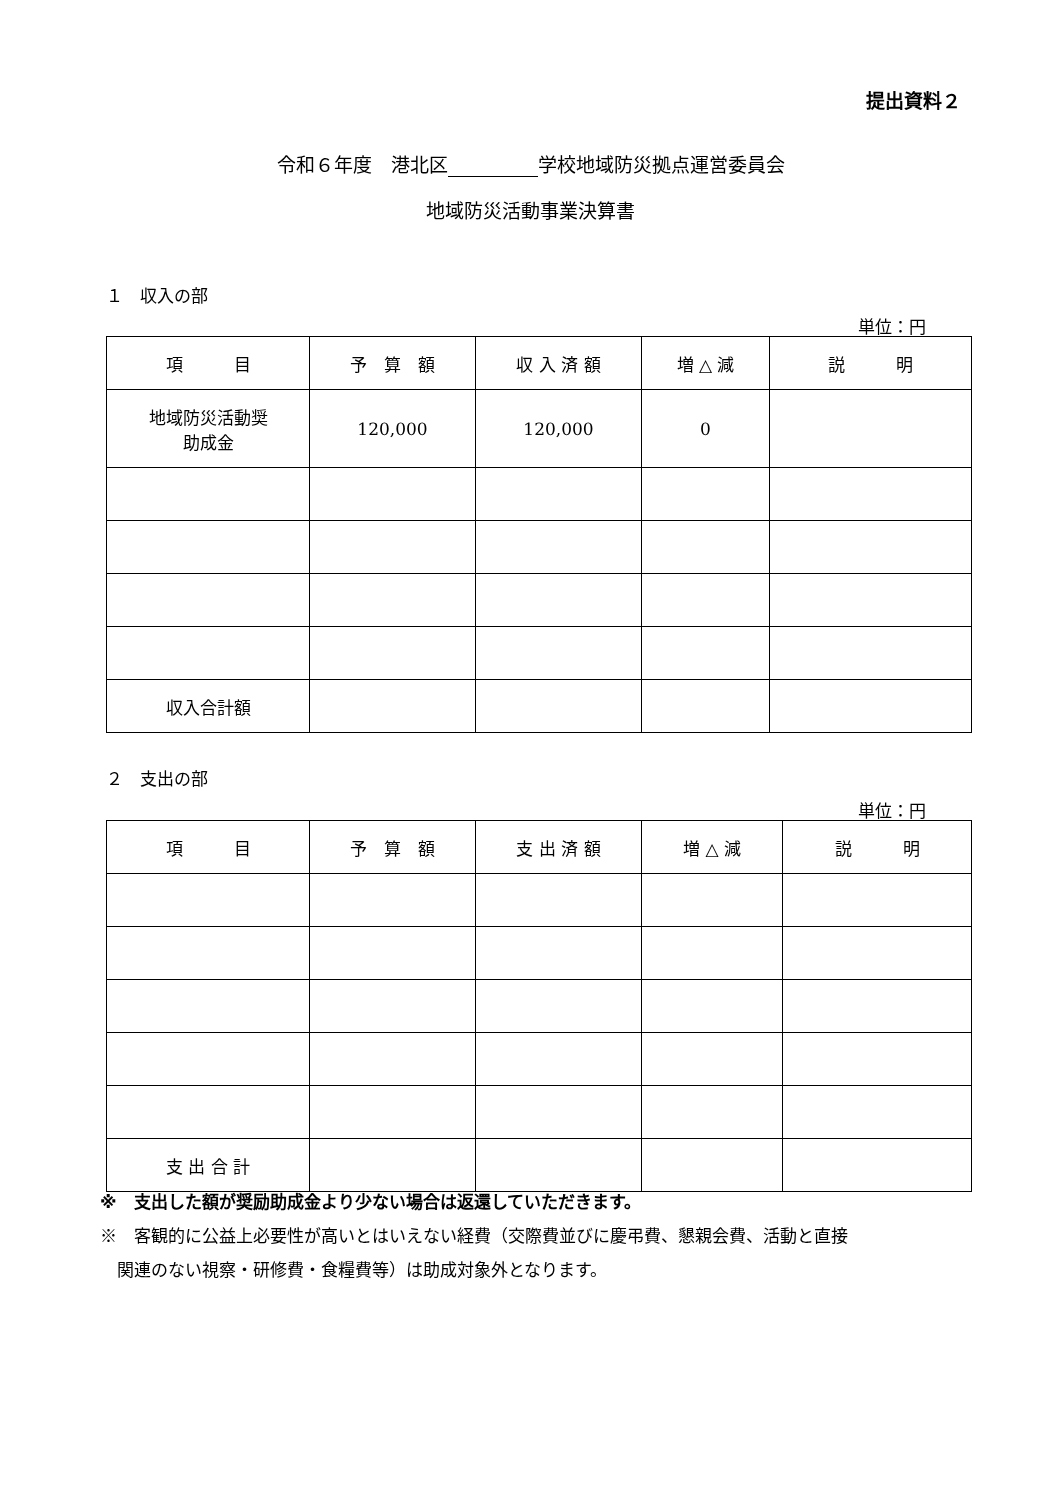提出資料２
令和６年度　港北区 学校地域防災拠点運営委員会
地域防災活動事業決算書
１　収入の部
単位：円
| 項 目 | 予 算 額 | 収 入 済 額 | 増 △ 減 | 説 明 |
| --- | --- | --- | --- | --- |
| 地域防災活動奨 助成金 | 120,000 | 120,000 | 0 | |
| 収入合計額 | | | | |
２　支出の部
単位：円
| 項 目 | 予 算 額 | 支 出 済 額 | 増 △ 減 | 説 明 |
| --- | --- | --- | --- | --- |
| 支 出 合 計 | | | | |
※　支出した額が奨励助成金より少ない場合は返還していただきます。
※　客観的に公益上必要性が高いとはいえない経費（交際費並びに慶弔費、懇親会費、活動と直接
　関連のない視察・研修費・食糧費等）は助成対象外となります。